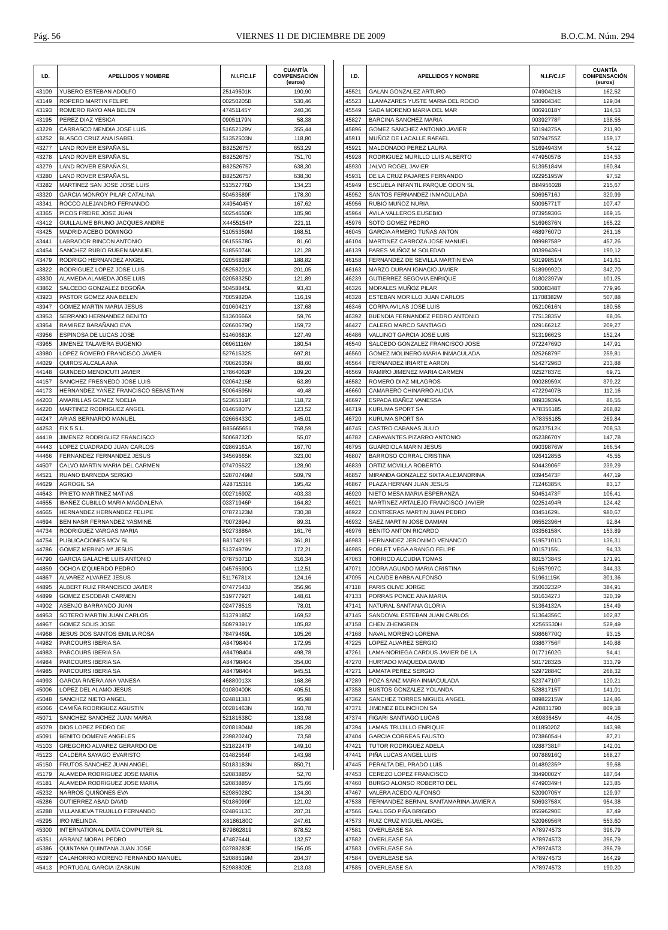Pág. 56 VIERNES 11 DE DICIEMBRE DE 2009 B.O.C.M. Núm. 294
| I.D. | APELLIDOS Y NOMBRE | N.I.F/C.I.F | CUANTÍA COMPENSACIÓN (euros) |
| --- | --- | --- | --- |
| 43109 | YUBERO ESTEBAN ADOLFO | 25149601K | 190,90 |
| 43149 | ROPERO MARTIN FELIPE | 00250205B | 530,46 |
| 43193 | ROMERO RAYO ANA BELEN | 47451145Y | 240,36 |
| 43195 | PEREZ DIAZ YESICA | 09051179N | 58,38 |
| 43229 | CARRASCO MENDIA JOSE LUIS | 51652129V | 355,44 |
| 43252 | BLASCO CRUZ ANA ISABEL | 51352503N | 118,80 |
| 43277 | LAND ROVER ESPAÑA SL | B82526757 | 653,29 |
| 43278 | LAND ROVER ESPAÑA SL | B82526757 | 751,70 |
| 43279 | LAND ROVER ESPAÑA SL | B82526757 | 638,30 |
| 43280 | LAND ROVER ESPAÑA SL | B82526757 | 638,30 |
| 43282 | MARTINEZ SAN JOSE JOSE LUIS | 51352776D | 134,23 |
| 43320 | GARCIA MONROY PILAR CATALINA | 50453589F | 178,30 |
| 43341 | ROCCO ALEJANDRO FERNANDO | X4954045Y | 167,62 |
| 43365 | PICOS FREIRE JOSE JUAN | 50254650R | 105,90 |
| 43412 | GUILLAUME BRUNO JACQUES ANDRE | X4455154P | 221,11 |
| 43425 | MADRID ACEBO DOMINGO | 51055359M | 168,51 |
| 43441 | LABRADOR RINCON ANTONIO | 06155678G | 81,60 |
| 43454 | SANCHEZ RUBIO RUBEN MANUEL | 51856074K | 121,28 |
| 43479 | RODRIGO HERNANDEZ ANGEL | 02056828F | 188,82 |
| 43822 | RODRIGUEZ LOPEZ JOSE LUIS | 05258201X | 201,05 |
| 43830 | ALAMEDA ALAMEDA JOSE LUIS | 02058325D | 121,89 |
| 43862 | SALCEDO GONZALEZ BEGOÑA | 50458845L | 93,43 |
| 43923 | PASTOR GOMEZ ANA BELEN | 70059820A | 116,19 |
| 43947 | GOMEZ MARTIN MARIA JESUS | 01060421Y | 137,68 |
| 43953 | SERRANO HERNANDEZ BENITO | 51360666X | 59,76 |
| 43954 | RAMIREZ BARAÑANO EVA | 02660679Q | 159,72 |
| 43956 | ESPINOSA DE LUCAS JOSE | 51460681K | 127,49 |
| 43965 | JIMENEZ TALAVERA EUGENIO | 06961116M | 180,54 |
| 43980 | LOPEZ ROMERO FRANCISCO JAVIER | 52761532S | 697,81 |
| 44029 | QUIROS ALCALA ANA | 70062635N | 88,60 |
| 44148 | GUINDEO MENDICUTI JAVIER | 17864062P | 109,20 |
| 44157 | SANCHEZ FRESNEDO JOSE LUIS | 02064215B | 63,89 |
| 44173 | HERNANDEZ YAÑEZ FRANCISCO SEBASTIAN | 50064595N | 49,48 |
| 44203 | AMARILLAS GOMEZ NOELIA | 52365319T | 118,72 |
| 44220 | MARTINEZ RODRIGUEZ ANGEL | 01465807V | 123,52 |
| 44247 | ARIAS BERNARDO MANUEL | 02666433C | 145,01 |
| 44253 | FIX 5 S.L. | B85665651 | 768,59 |
| 44419 | JIMENEZ RODRIGUEZ FRANCISCO | 50068732D | 55,07 |
| 44443 | LOPEZ CUADRADO JUAN CARLOS | 02869161A | 167,70 |
| 44466 | FERNANDEZ FERNANDEZ JESUS | 34569665K | 323,00 |
| 44507 | CALVO MARTIN MARIA DEL CARMEN | 07470552Z | 128,90 |
| 44521 | RUANO BARNEDA SERGIO | 52870749M | 509,79 |
| 44629 | AGROGIL SA | A28715316 | 195,42 |
| 44643 | PRIETO MARTINEZ MATIAS | 00271690Z | 403,33 |
| 44655 | IBAÑEZ CUBILLO MARIA MAGDALENA | 03371946P | 164,82 |
| 44665 | HERNANDEZ HERNANDEZ FELIPE | 07872123M | 730,38 |
| 44694 | BEN NASR FERNANDEZ YASMINE | 70072894J | 89,31 |
| 44734 | RODRIGUEZ VARGAS MARIA | 50273886A | 161,76 |
| 44754 | PUBLICACIONES MCV SL | B81742199 | 361,81 |
| 44786 | GOMEZ MERINO Mª JESUS | 51374979V | 172,21 |
| 44790 | GARCIA GALACHE LUIS ANTONIO | 07875071D | 316,34 |
| 44859 | OCHOA IZQUIERDO PEDRO | 04576590G | 112,51 |
| 44867 | ALVAREZ ALVAREZ JESUS | 51176781X | 124,16 |
| 44895 | ALBERT RUIZ FRANCISCO JAVIER | 07477543J | 356,96 |
| 44899 | GOMEZ ESCOBAR CARMEN | 51977792T | 148,61 |
| 44902 | ASENJO BARRANCO JUAN | 02477851S | 78,01 |
| 44953 | SOTERO MARTIN JUAN CARLOS | 51379185Z | 169,52 |
| 44967 | GOMEZ SOLIS JOSE | 50979391Y | 105,82 |
| 44968 | JESUS DOS SANTOS EMILIA ROSA | 78479469L | 105,26 |
| 44982 | PARCOURS IBERIA SA | A84798404 | 172,95 |
| 44983 | PARCOURS IBERIA SA | A84798404 | 498,78 |
| 44984 | PARCOURS IBERIA SA | A84798404 | 354,00 |
| 44985 | PARCOURS IBERIA SA | A84798404 | 945,51 |
| 44993 | GARCIA RIVERA ANA VANESA | 46880013X | 168,36 |
| 45006 | LOPEZ DEL ALAMO JESUS | 01080400K | 405,51 |
| 45048 | SANCHEZ NIETO ANGEL | 02481138J | 95,98 |
| 45066 | CAMIÑA RODRIGUEZ AGUSTIN | 00281463N | 160,78 |
| 45071 | SANCHEZ SANCHEZ JUAN MARIA | 52181638C | 133,98 |
| 45079 | DIOS LOPEZ PEDRO DE | 02081804M | 185,28 |
| 45091 | BENITO DOMENE ANGELES | 23982024Q | 73,58 |
| 45103 | GREGORIO ALVAREZ GERARDO DE | 52182247P | 149,10 |
| 45123 | CALDERA SAYAGO EVARISTO | 01482564F | 143,98 |
| 45150 | FRUTOS SANCHEZ JUAN ANGEL | 50183183N | 850,71 |
| 45179 | ALAMEDA RODRIGUEZ JOSE MARIA | 52083885V | 52,70 |
| 45181 | ALAMEDA RODRIGUEZ JOSE MARIA | 52083885V | 175,66 |
| 45232 | NARROS QUIÑONES EVA | 52985028C | 134,30 |
| 45286 | GUTIERREZ ABAD DAVID | 50186099F | 121,02 |
| 45288 | VILLANUEVA TRUJILLO FERNANDO | 02486113C | 207,31 |
| 45295 | IRO MELINDA | X8186180C | 247,61 |
| 45300 | INTERNATIONAL DATA COMPUTER SL | B79862819 | 878,52 |
| 45351 | ARRANZ MORAL PEDRO | 47487544L | 132,57 |
| 45386 | QUINTANA QUINTANA JUAN JOSE | 03788283E | 156,05 |
| 45397 | CALAHORRO MORENO FERNANDO MANUEL | 52088519M | 204,37 |
| 45413 | PORTUGAL GARCIA IZASKUN | 52988802E | 213,03 |
| I.D. | APELLIDOS Y NOMBRE | N.I.F/C.I.F | CUANTÍA COMPENSACIÓN (euros) |
| --- | --- | --- | --- |
| 45521 | GALAN GONZALEZ ARTURO | 07490421B | 162,52 |
| 45523 | LLAMAZARES YUSTE MARIA DEL ROCIO | 50090434E | 129,04 |
| 45549 | SADA MORENO MARIA DEL MAR | 00691018Y | 114,53 |
| 45827 | BARCINA SANCHEZ MARIA | 00392778F | 138,55 |
| 45896 | GOMEZ SANCHEZ ANTONIO JAVIER | 50194375A | 211,90 |
| 45911 | MUÑOZ DE LACALLE RAFAEL | 50794755Z | 159,17 |
| 45921 | MALDONADO PEREZ LAURA | 51694943M | 54,12 |
| 45928 | RODRIGUEZ MURILLO LUIS ALBERTO | 47495057B | 134,53 |
| 45930 | JALVO ROGEL JAVIER | 51395184M | 160,84 |
| 45931 | DE LA CRUZ PAJARES FERNANDO | 02295195W | 97,52 |
| 45949 | ESCUELA INFANTIL PARQUE ODON SL | B84956028 | 215,67 |
| 45952 | SANTOS FERNANDEZ INMACULADA | 50695716J | 320,99 |
| 45956 | RUBIO MUÑOZ NURIA | 50095771T | 107,47 |
| 45964 | AVILA VALLEROS EUSEBIO | 07395930G | 169,15 |
| 45976 | SOTO GOMEZ PEDRO | 51696376N | 165,22 |
| 46045 | GARCIA ARMERO TUÑAS ANTON | 46897607D | 261,16 |
| 46104 | MARTINEZ CARROZA JOSE MANUEL | 08998758P | 457,26 |
| 46139 | PARES MUÑOZ M SOLEDAD | 00399436H | 190,12 |
| 46158 | FERNANDEZ DE SEVILLA MARTIN EVA | 50199851M | 141,61 |
| 46163 | MARZO DURAN IGNACIO JAVIER | 51899992D | 342,70 |
| 46239 | GUTIERREZ SEGOVIA ENRIQUE | 01802397W | 101,25 |
| 46326 | MORALES MUÑOZ PILAR | 50008348T | 779,96 |
| 46328 | ESTEBAN MORILLO JUAN CARLOS | 11708382W | 507,88 |
| 46346 | CORPA AVILAS JOSE LUIS | 05210616N | 180,56 |
| 46392 | BUENDIA FERNANDEZ PEDRO ANTONIO | 77513835V | 68,05 |
| 46427 | CALERO MARCO SANTIAGO | 02916621Z | 209,27 |
| 46486 | VALLINOT GARCIA JOSE LUIS | 51319662S | 152,24 |
| 46540 | SALCEDO GONZALEZ FRANCISCO JOSE | 07224769D | 147,91 |
| 46560 | GOMEZ MOLINERO MARIA INMACULADA | 02526879F | 259,81 |
| 46564 | FERNANDEZ IRIARTE AARON | 51427296D | 233,88 |
| 46569 | RAMIRO JIMENEZ MARIA CARMEN | 02527837E | 69,71 |
| 46582 | ROMERO DIAZ MILAGROS | 09028959X | 379,22 |
| 46660 | CAMARERO CHINARRO ALICIA | 47229407B | 112,16 |
| 46697 | ESPADA IBAÑEZ VANESSA | 08933939A | 86,55 |
| 46719 | KURUMA SPORT SA | A78356185 | 268,82 |
| 46720 | KURUMA SPORT SA | A78356185 | 269,84 |
| 46745 | CASTRO CABANAS JULIO | 05237512K | 708,53 |
| 46782 | CARAVANTES PIZARRO ANTONIO | 05238670Y | 147,78 |
| 46795 | GUARDIOLA MARIN JESUS | 09039876W | 166,54 |
| 46807 | BARROSO CORRAL CRISTINA | 02641285B | 45,55 |
| 46839 | ORTIZ MOVILLA ROBERTO | 50443906F | 239,29 |
| 46857 | MIRANDA GONZALEZ SIXTA ALEJANDRINA | 03945473F | 447,19 |
| 46867 | PLAZA HERNAN JUAN JESUS | 71246385K | 83,17 |
| 46920 | NIETO MESA MARIA ESPERANZA | 50451473F | 106,41 |
| 46921 | MARTINEZ ARTALEJO FRANCISCO JAVIER | 02251494R | 124,42 |
| 46922 | CONTRERAS MARTIN JUAN PEDRO | 03451629L | 980,67 |
| 46932 | SAEZ MARTIN JOSE DAMIAN | 06552396H | 92,84 |
| 46976 | BENITO ANTON RICARDO | 03356158K | 153,89 |
| 46983 | HERNANDEZ JERONIMO VENANCIO | 51957101D | 136,31 |
| 46985 | POBLET VEGA ARANGO FELIPE | 00157155L | 94,33 |
| 47063 | TORRICO ALCUDIA TOMAS | 80157384S | 171,91 |
| 47071 | JODRA AGUADO MARIA CRISTINA | 51657997C | 344,33 |
| 47095 | ALCAIDE BARBA ALFONSO | 51961115K | 301,36 |
| 47118 | PARIS OLIVE JORGE | 35063232P | 384,91 |
| 47133 | PORRAS PONCE ANA MARIA | 50163427J | 320,39 |
| 47141 | NATURAL SANTANA GLORIA | 51364132A | 154,49 |
| 47145 | SANDOVAL ESTEBAN JUAN CARLOS | 51364356C | 102,87 |
| 47158 | CHEN ZHENGREN | X2565530H | 529,49 |
| 47168 | NAVAL MORENO LORENA | 50866770Q | 93,15 |
| 47225 | LOPEZ ALVAREZ SERGIO | 03867756F | 140,88 |
| 47261 | LAMA-NORIEGA CARDUS JAVIER DE LA | 01771602G | 94,41 |
| 47270 | HURTADO MAQUEDA DAVID | 50172832B | 333,79 |
| 47271 | LAMATA PEREZ SERGIO | 52972884C | 268,32 |
| 47289 | POZA SANZ MARIA INMACULADA | 52374710F | 120,21 |
| 47358 | BUSTOS GONZALEZ YOLANDA | 52881715T | 141,01 |
| 47362 | SANCHEZ TORRES MIGUEL ANGEL | 08982215W | 124,86 |
| 47371 | JIMENEZ BELINCHON SA | A28831790 | 809,18 |
| 47374 | FIGARI SANTIAGO LUCAS | X6983645V | 44,05 |
| 47394 | LAMAS TRUJILLO ENRIQUE | 01185020Z | 143,98 |
| 47404 | GARCIA CORREAS FAUSTO | 07386054H | 87,21 |
| 47421 | TUTOR RODRIGUEZ ADELA | 02887381F | 142,01 |
| 47441 | PIÑA LUCAS ANGEL LUIS | 00788916Q | 168,27 |
| 47445 | PERALTA DEL PRADO LUIS | 01489235P | 99,68 |
| 47453 | CEREZO LOPEZ FRANCISCO | 30490002Y | 187,64 |
| 47460 | BURGO ALONSO ROBERTO DEL | 47490349H | 123,85 |
| 47467 | VALERA ACEDO ALFONSO | 52090705Y | 129,97 |
| 47538 | FERNANDEZ BERNAL SANTAMARINA JAVIER A | 50693758X | 954,38 |
| 47566 | GALLEGO PIÑA BRIGIDO | 05596290E | 87,49 |
| 47573 | RUIZ CRUZ MIGUEL ANGEL | 52096956R | 553,60 |
| 47581 | OVERLEASE SA | A78974573 | 396,79 |
| 47582 | OVERLEASE SA | A78974573 | 396,79 |
| 47583 | OVERLEASE SA | A78974573 | 396,79 |
| 47584 | OVERLEASE SA | A78974573 | 164,29 |
| 47585 | OVERLEASE SA | A78974573 | 190,20 |